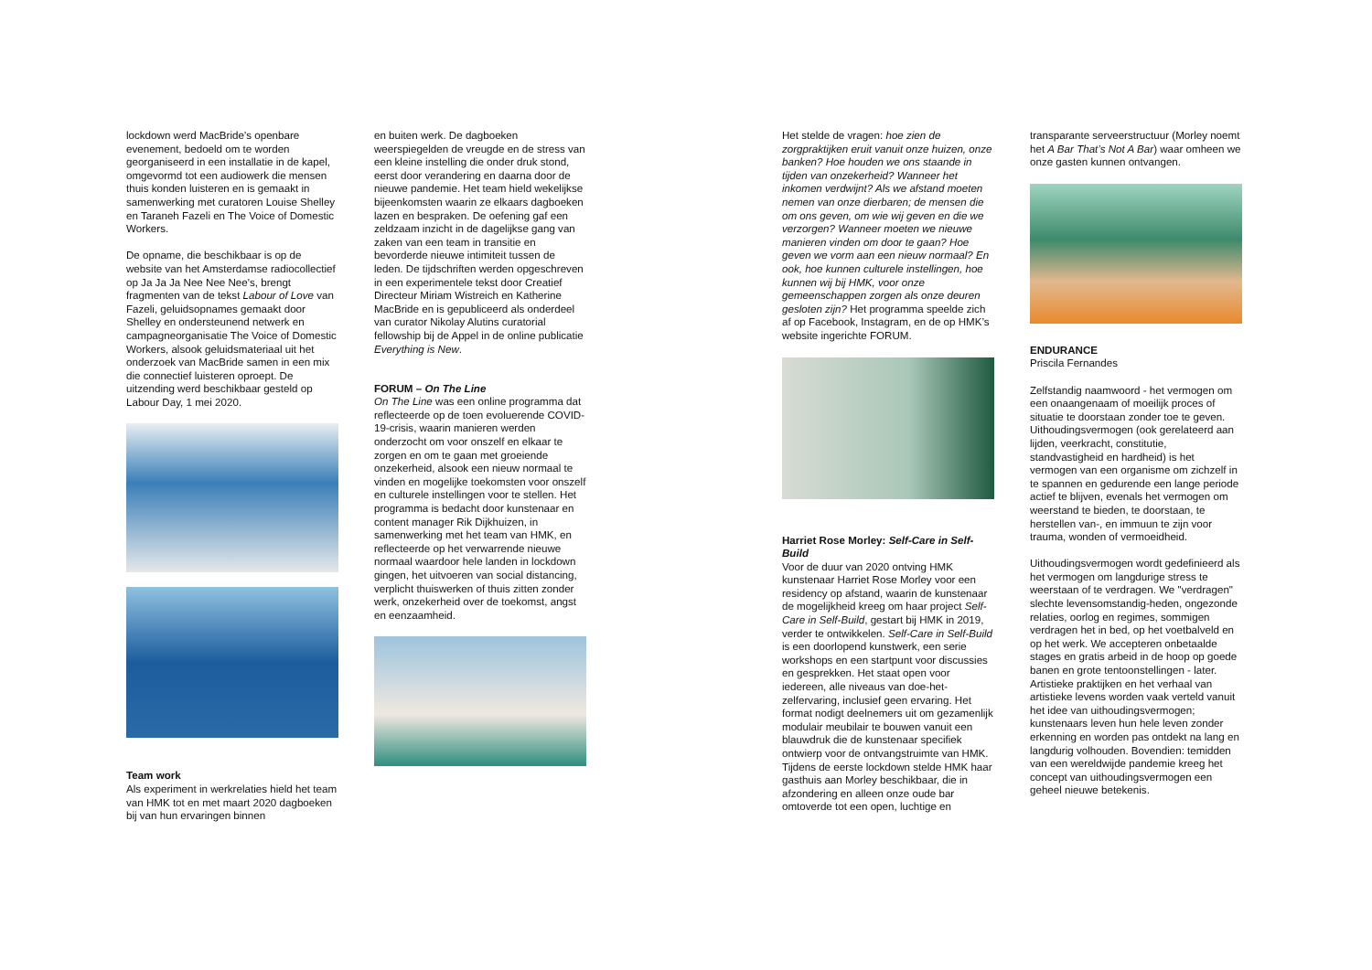lockdown werd MacBride’s openbare evenement, bedoeld om te worden georganiseerd in een installatie in de kapel, omgevormd tot een audiowerk die mensen thuis konden luisteren en is gemaakt in samenwerking met curatoren Louise Shelley en Taraneh Fazeli en The Voice of Domestic Workers.
De opname, die beschikbaar is op de website van het Amsterdamse radiocollectief op Ja Ja Ja Nee Nee Nee's, brengt fragmenten van de tekst Labour of Love van Fazeli, geluidsopnames gemaakt door Shelley en ondersteunend netwerk en campagneorganisatie The Voice of Domestic Workers, alsook geluidsmateriaal uit het onderzoek van MacBride samen in een mix die connectief luisteren oproept. De uitzending werd beschikbaar gesteld op Labour Day, 1 mei 2020.
Team work
Als experiment in werkrelaties hield het team van HMK tot en met maart 2020 dagboeken bij van hun ervaringen binnen
en buiten werk. De dagboeken weerspiegelden de vreugde en de stress van een kleine instelling die onder druk stond, eerst door verandering en daarna door de nieuwe pandemie. Het team hield wekelijkse bijeenkomsten waarin ze elkaars dagboeken lazen en bespraken. De oefening gaf een zeldzaam inzicht in de dagelijkse gang van zaken van een team in transitie en bevorderde nieuwe intimiteit tussen de leden. De tijdschriften werden opgeschreven in een experimentele tekst door Creatief Directeur Miriam Wistreich en Katherine MacBride en is gepubliceerd als onderdeel van curator Nikolay Alutins curatorial fellowship bij de Appel in de online publicatie Everything is New.
FORUM – On The Line
On The Line was een online programma dat reflecteerde op de toen evoluerende COVID-19-crisis, waarin manieren werden onderzocht om voor onszelf en elkaar te zorgen en om te gaan met groeiende onzekerheid, alsook een nieuw normaal te vinden en mogelijke toekomsten voor onszelf en culturele instellingen voor te stellen. Het programma is bedacht door kunstenaar en content manager Rik Dijkhuizen, in samenwerking met het team van HMK, en reflecteerde op het verwarrende nieuwe normaal waardoor hele landen in lockdown gingen, het uitvoeren van social distancing, verplicht thuiswerken of thuis zitten zonder werk, onzekerheid over de toekomst, angst en eenzaamheid.
Het stelde de vragen: hoe zien de zorgpraktijken eruit vanuit onze huizen, onze banken? Hoe houden we ons staande in tijden van onzekerheid? Wanneer het inkomen verdwijnt? Als we afstand moeten nemen van onze dierbaren; de mensen die om ons geven, om wie wij geven en die we verzorgen? Wanneer moeten we nieuwe manieren vinden om door te gaan? Hoe geven we vorm aan een nieuw normaal? En ook, hoe kunnen culturele instellingen, hoe kunnen wij bij HMK, voor onze gemeenschappen zorgen als onze deuren gesloten zijn? Het programma speelde zich af op Facebook, Instagram, en de op HMK’s website ingerichte FORUM.
Harriet Rose Morley: Self-Care in Self-Build
Voor de duur van 2020 ontving HMK kunstenaar Harriet Rose Morley voor een residency op afstand, waarin de kunstenaar de mogelijkheid kreeg om haar project Self-Care in Self-Build, gestart bij HMK in 2019, verder te ontwikkelen. Self-Care in Self-Build is een doorlopend kunstwerk, een serie workshops en een startpunt voor discussies en gesprekken. Het staat open voor iedereen, alle niveaus van doe-het-zelfervaring, inclusief geen ervaring. Het format nodigt deelnemers uit om gezamenlijk modulair meubilair te bouwen vanuit een blauwdruk die de kunstenaar specifiek ontwierp voor de ontvangstruimte van HMK. Tijdens de eerste lockdown stelde HMK haar gasthuis aan Morley beschikbaar, die in afzondering en alleen onze oude bar omtoverde tot een open, luchtige en
transparante serveerstructuur (Morley noemt het A Bar That’s Not A Bar) waar omheen we onze gasten kunnen ontvangen.
ENDURANCE
Priscila Fernandes
Zelfstandig naamwoord - het vermogen om een onaangenaam of moeilijk proces of situatie te doorstaan zonder toe te geven. Uithoudingsvermogen (ook gerelateerd aan lijden, veerkracht, constitutie, standvastigheid en hardheid) is het vermogen van een organisme om zichzelf in te spannen en gedurende een lange periode actief te blijven, evenals het vermogen om weerstand te bieden, te doorstaan, te herstellen van-, en immuun te zijn voor trauma, wonden of vermoeidheid.
Uithoudingsvermogen wordt gedefinieerd als het vermogen om langdurige stress te weerstaan of te verdragen. We "verdragen" slechte levensomstandig-heden, ongezonde relaties, oorlog en regimes, sommigen verdragen het in bed, op het voetbalveld en op het werk. We accepteren onbetaalde stages en gratis arbeid in de hoop op goede banen en grote tentoonstellingen - later. Artistieke praktijken en het verhaal van artistieke levens worden vaak verteld vanuit het idee van uithoudingsvermogen; kunstenaars leven hun hele leven zonder erkenning en worden pas ontdekt na lang en langdurig volhouden. Bovendien: temidden van een wereldwijde pandemie kreeg het concept van uithoudingsvermogen een geheel nieuwe betekenis.